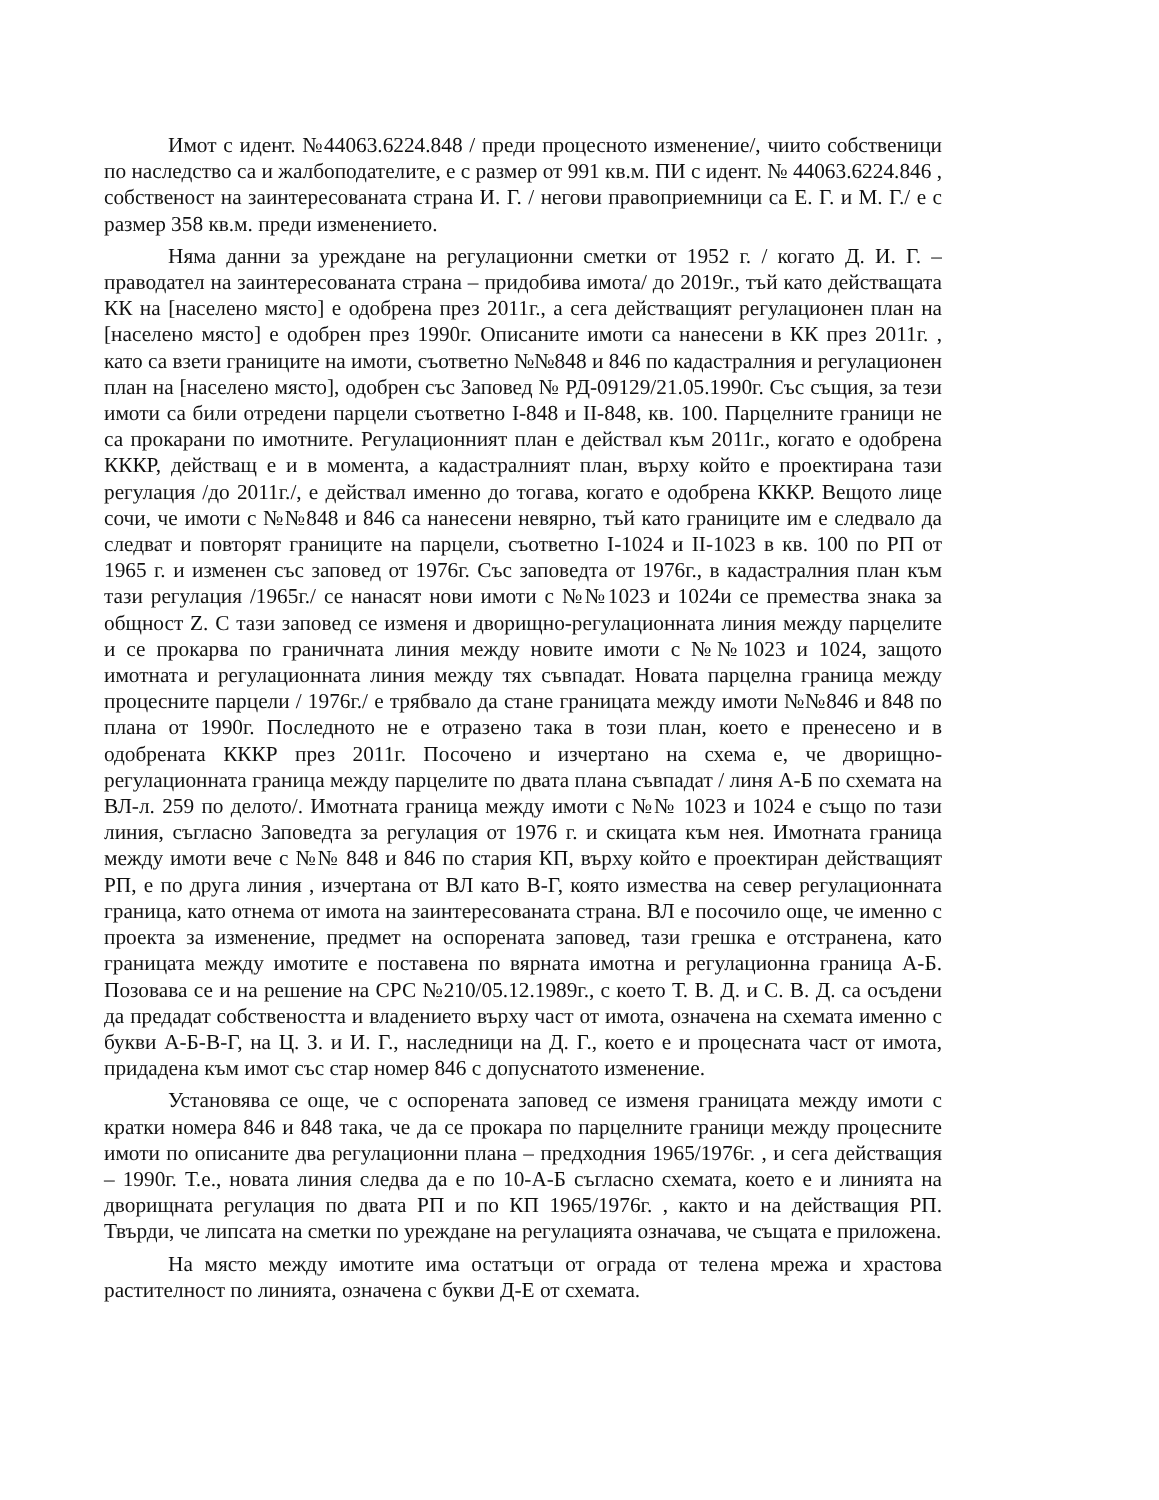Имот с идент. №44063.6224.848 / преди процесното изменение/, чиито собственици по наследство са и жалбоподателите, е с размер от 991 кв.м. ПИ с идент. № 44063.6224.846 , собственост на заинтересованата страна И. Г. / негови правоприемници са Е. Г. и М. Г./ е с размер 358 кв.м. преди изменението.
Няма данни за уреждане на регулационни сметки от 1952 г. / когато Д. И. Г. – праводател на заинтересованата страна – придобива имота/ до 2019г., тъй като действащата КК на [населено място] е одобрена през 2011г., а сега действащият регулационен план на [населено място] е одобрен през 1990г. Описаните имоти са нанесени в КК през 2011г. , като са взети границите на имоти, съответно №№848 и 846 по кадастралния и регулационен план на [населено място], одобрен със Заповед № РД-09129/21.05.1990г. Със същия, за тези имоти са били отредени парцели съответно I-848 и II-848, кв. 100. Парцелните граници не са прокарани по имотните. Регулационният план е действал към 2011г., когато е одобрена КККР, действащ е и в момента, а кадастралният план, върху който е проектирана тази регулация /до 2011г./, е действал именно до тогава, когато е одобрена КККР. Вещото лице сочи, че имоти с №№848 и 846 са нанесени невярно, тъй като границите им е следвало да следват и повторят границите на парцели, съответно I-1024 и II-1023 в кв. 100 по РП от 1965 г. и изменен със заповед от 1976г. Със заповедта от 1976г., в кадастралния план към тази регулация /1965г./ се нанасят нови имоти с №№1023 и 1024и се премества знака за общност Z. С тази заповед се изменя и дворищно-регулационната линия между парцелите и се прокарва по граничната линия между новите имоти с №№1023 и 1024, защото имотната и регулационната линия между тях съвпадат. Новата парцелна граница между процесните парцели / 1976г./ е трябвало да стане границата между имоти №№846 и 848 по плана от 1990г. Последното не е отразено така в този план, което е пренесено и в одобрената КККР през 2011г. Посочено и изчертано на схема е, че дворищно-регулационната граница между парцелите по двата плана съвпадат / линя А-Б по схемата на ВЛ-л. 259 по делото/. Имотната граница между имоти с №№ 1023 и 1024 е също по тази линия, съгласно Заповедта за регулация от 1976 г. и скицата към нея. Имотната граница между имоти вече с №№ 848 и 846 по стария КП, върху който е проектиран действащият РП, е по друга линия , изчертана от ВЛ като В-Г, която измества на север регулационната граница, като отнема от имота на заинтересованата страна. ВЛ е посочило още, че именно с проекта за изменение, предмет на оспорената заповед, тази грешка е отстранена, като границата между имотите е поставена по вярната имотна и регулационна граница А-Б. Позовава се и на решение на СРС №210/05.12.1989г., с което Т. В. Д. и С. В. Д. са осъдени да предадат собствеността и владението върху част от имота, означена на схемата именно с букви А-Б-В-Г, на Ц. З. и И. Г., наследници на Д. Г., което е и процесната част от имота, придадена към имот със стар номер 846 с допуснатото изменение.
Установява се още, че с оспорената заповед се изменя границата между имоти с кратки номера 846 и 848 така, че да се прокара по парцелните граници между процесните имоти по описаните два регулационни плана – предходния 1965/1976г. , и сега действащия – 1990г. Т.е., новата линия следва да е по 10-А-Б съгласно схемата, което е и линията на дворищната регулация по двата РП и по КП 1965/1976г. , както и на действащия РП. Твърди, че липсата на сметки по уреждане на регулацията означава, че същата е приложена.
На място между имотите има остатъци от ограда от телена мрежа и храстова растителност по линията, означена с букви Д-Е от схемата.